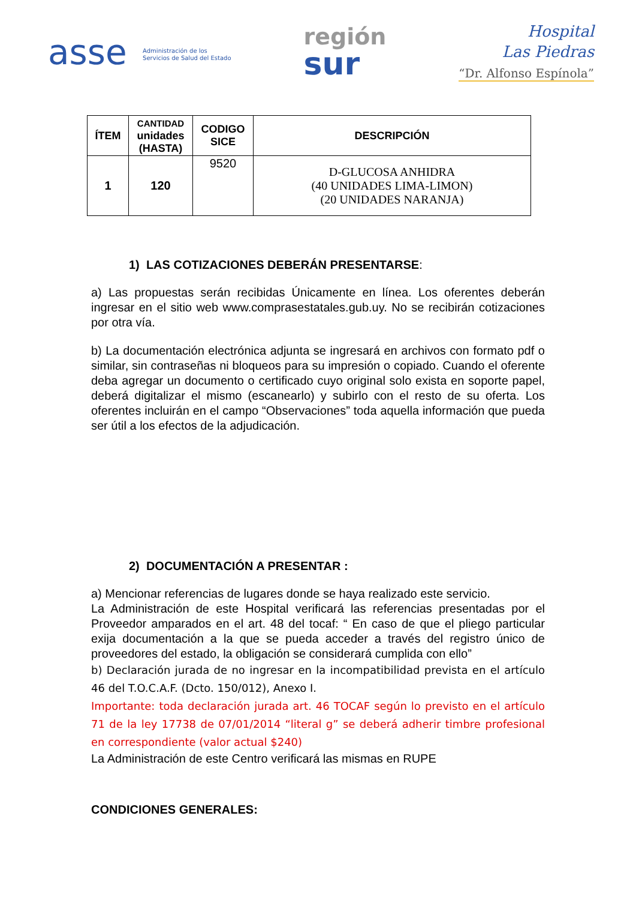asse Administración de los
Servicios de Salud del Estado
región
sur
Hospital
Las Piedras
“Dr. Alfonso Espínola”
| ÍTEM | CANTIDAD unidades (HASTA) | CODIGO SICE | DESCRIPCIÓN |
| --- | --- | --- | --- |
| 1 | 120 | 9520 | D-GLUCOSA ANHIDRA (40 UNIDADES LIMA-LIMON) (20 UNIDADES NARANJA) |
1) LAS COTIZACIONES DEBERÁN PRESENTARSE:
a) Las propuestas serán recibidas Únicamente en línea. Los oferentes deberán ingresar en el sitio web www.comprasestatales.gub.uy. No se recibirán cotizaciones por otra vía.
b) La documentación electrónica adjunta se ingresará en archivos con formato pdf o similar, sin contraseñas ni bloqueos para su impresión o copiado. Cuando el oferente deba agregar un documento o certificado cuyo original solo exista en soporte papel, deberá digitalizar el mismo (escanearlo) y subirlo con el resto de su oferta. Los oferentes incluirán en el campo “Observaciones” toda aquella información que pueda ser útil a los efectos de la adjudicación.
2) DOCUMENTACIÓN A PRESENTAR :
a) Mencionar referencias de lugares donde se haya realizado este servicio.
La Administración de este Hospital verificará las referencias presentadas por el Proveedor amparados en el art. 48 del tocaf: “ En caso de que el pliego particular exija documentación a la que se pueda acceder a través del registro único de proveedores del estado, la obligación se considerará cumplida con ello”
b) Declaración jurada de no ingresar en la incompatibilidad prevista en el artículo 46 del T.O.C.A.F. (Dcto. 150/012), Anexo I.
Importante: toda declaración jurada art. 46 TOCAF según lo previsto en el artículo 71 de la ley 17738 de 07/01/2014 “literal g” se deberá adherir timbre profesional en correspondiente (valor actual $240)
La Administración de este Centro verificará las mismas en RUPE
CONDICIONES GENERALES: